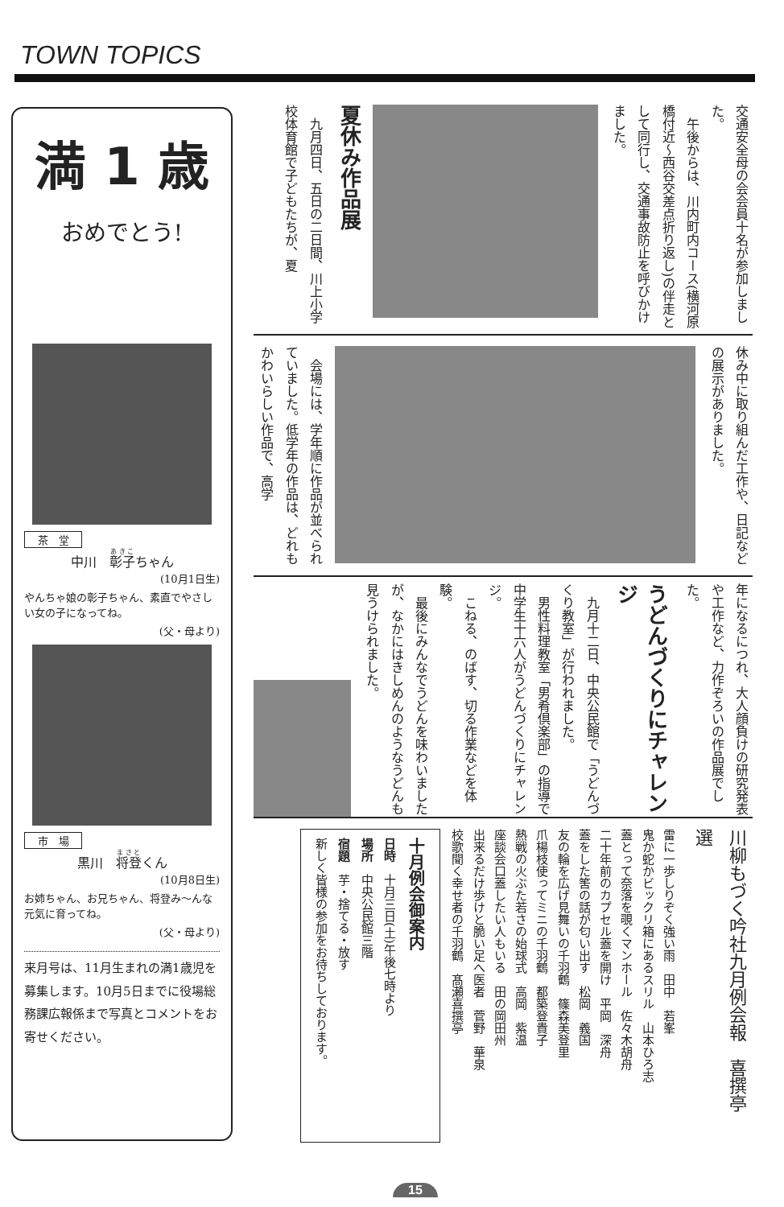TOWN TOPICS
満 1 歳
おめでとう!
茶　堂
中川　彰子ちゃん
(10月1日生)
やんちゃ娘の彰子ちゃん、素直でやさしい女の子になってね。
(父・母より)
市　場
黒川　将登くん
(10月8日生)
お姉ちゃん、お兄ちゃん、将登み～んな元気に育ってね。
(父・母より)
来月号は、11月生まれの満1歳児を募集します。10月5日までに役場総務課広報係まで写真とコメントをお寄せください。
交通安全母の会会員十名が参加しました。
　午後からは、川内町内コース(横河原橋付近～西谷交差点折り返し)の伴走として同行し、交通事故防止を呼びかけました。
夏休み作品展
　九月四日、五日の二日間、川上小学校体育館で子どもたちが、夏
休み中に取り組んだ工作や、日記などの展示がありました。
　会場には、学年順に作品が並べられていました。低学年の作品は、どれもかわいらしい作品で、高学
年になるにつれ、大人顔負けの研究発表や工作など、力作ぞろいの作品展でした。
うどんづくりにチャレンジ
　九月十二日、中央公民館で「うどんづくり教室」が行われました。
　男性料理教室「男肴倶楽部」の指導で中学生十六人がうどんづくりにチャレンジ。
　こねる、のばす、切る作業などを体験。
　最後にみんなでうどんを味わいましたが、なかにはきしめんのようなうどんも見うけられました。
川柳もづく吟社九月例会報　喜撰亭　選
雷に一歩しりぞく強い雨　田中　若峯
鬼か蛇かビックリ箱にあるスリル　山本ひろ志
蓋とって奈落を覗くマンホール　佐々木胡舟
二十年前のカプセル蓋を開け　平岡　深舟
蓋をした筈の話が匂い出す　松岡　義国
友の輪を広げ見舞いの千羽鶴　篠森美登里
爪楊枝使ってミニの千羽鶴　都築登貴子
熱戦の火ぶた若さの始球式　高岡　紫温
座談会口蓋したい人もいる　田の岡田州
出来るだけ歩けと脆い足へ医者　菅野　華泉
校歌聞く幸せ者の千羽鶴　髙瀬喜撰亭
十月例会御案内
日時　十月三日(土)午後七時より
場所　中央公民館三階
宿題　芋・捨てる・放す
新しく皆様の参加をお待ちしております。
15